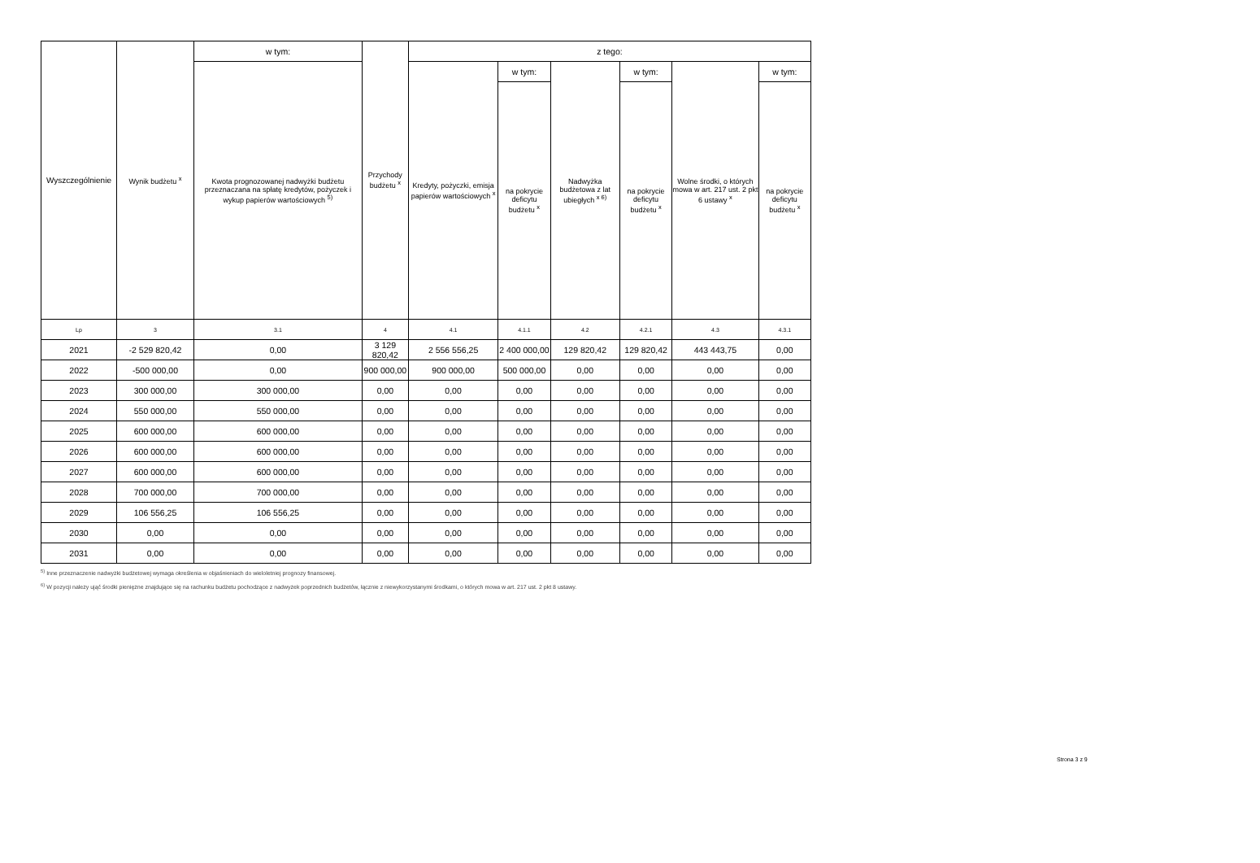| Wyszczególnienie | Wynik budżetu <sup>x</sup> | w tym: | Przychody budżetu <sup>x</sup> | z tego: | | | | | |
| | | Kwota prognozowanej nadwyżki budżetu przeznaczana na spłatę kredytów, pożyczek i wykup papierów wartościowych <sup>5)</sup> | | Kredyty, pożyczki, emisja papierów wartościowych <sup>x</sup> | w tym: | Nadwyżka budżetowa z lat ubiegłych <sup>x 6)</sup> | w tym: | Wolne środki, o których mowa w art. 217 ust. 2 pkt 6 ustawy <sup>x</sup> | w tym: |
| | | | | | na pokrycie deficytu budżetu <sup>x</sup> | | na pokrycie deficytu budżetu <sup>x</sup> | | na pokrycie deficytu budżetu <sup>x</sup> |
| Lp | 3 | 3.1 | 4 | 4.1 | 4.1.1 | 4.2 | 4.2.1 | 4.3 | 4.3.1 |
| 2021 | -2 529 820,42 | 0,00 | 3 129 820,42 | 2 556 556,25 | 2 400 000,00 | 129 820,42 | 129 820,42 | 443 443,75 | 0,00 |
| 2022 | -500 000,00 | 0,00 | 900 000,00 | 900 000,00 | 500 000,00 | 0,00 | 0,00 | 0,00 | 0,00 |
| 2023 | 300 000,00 | 300 000,00 | 0,00 | 0,00 | 0,00 | 0,00 | 0,00 | 0,00 | 0,00 |
| 2024 | 550 000,00 | 550 000,00 | 0,00 | 0,00 | 0,00 | 0,00 | 0,00 | 0,00 | 0,00 |
| 2025 | 600 000,00 | 600 000,00 | 0,00 | 0,00 | 0,00 | 0,00 | 0,00 | 0,00 | 0,00 |
| 2026 | 600 000,00 | 600 000,00 | 0,00 | 0,00 | 0,00 | 0,00 | 0,00 | 0,00 | 0,00 |
| 2027 | 600 000,00 | 600 000,00 | 0,00 | 0,00 | 0,00 | 0,00 | 0,00 | 0,00 | 0,00 |
| 2028 | 700 000,00 | 700 000,00 | 0,00 | 0,00 | 0,00 | 0,00 | 0,00 | 0,00 | 0,00 |
| 2029 | 106 556,25 | 106 556,25 | 0,00 | 0,00 | 0,00 | 0,00 | 0,00 | 0,00 | 0,00 |
| 2030 | 0,00 | 0,00 | 0,00 | 0,00 | 0,00 | 0,00 | 0,00 | 0,00 | 0,00 |
| 2031 | 0,00 | 0,00 | 0,00 | 0,00 | 0,00 | 0,00 | 0,00 | 0,00 | 0,00 |
<sup>5)</sup> Inne przeznaczenie nadwyżki budżetowej wymaga określenia w objaśnieniach do wieloletniej prognozy finansowej.
<sup>6)</sup> W pozycji należy ująć środki pieniężne znajdujące się na rachunku budżetu pochodzące z nadwyżek poprzednich budżetów, łącznie z niewykorzystanymi środkami, o których mowa w art. 217 ust. 2 pkt 8 ustawy.
Strona 3 z 9